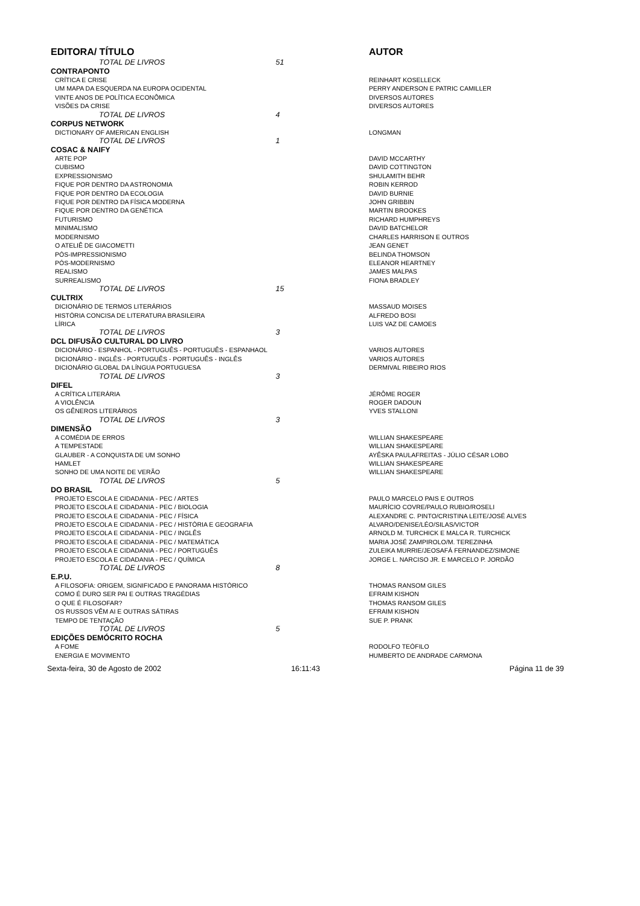| EDITORA/ TÍTULO | AUTOR |
| --- | --- |
| TOTAL DE LIVROS 51 | |
| CONTRAPONTO | |
| CRÍTICA E CRISE | REINHART KOSELLECK |
| UM MAPA DA ESQUERDA NA EUROPA OCIDENTAL | PERRY ANDERSON E PATRIC CAMILLER |
| VINTE ANOS DE POLÍTICA ECONÔMICA | DIVERSOS AUTORES |
| VISÕES DA CRISE | DIVERSOS AUTORES |
| TOTAL DE LIVROS 4 | |
| CORPUS NETWORK | |
| DICTIONARY OF AMERICAN ENGLISH | LONGMAN |
| TOTAL DE LIVROS 1 | |
| COSAC & NAIFY | |
| ARTE POP | DAVID MCCARTHY |
| CUBISMO | DAVID COTTINGTON |
| EXPRESSIONISMO | SHULAMITH BEHR |
| FIQUE POR DENTRO DA ASTRONOMIA | ROBIN KERROD |
| FIQUE POR DENTRO DA ECOLOGIA | DAVID BURNIE |
| FIQUE POR DENTRO DA FÍSICA MODERNA | JOHN GRIBBIN |
| FIQUE POR DENTRO DA GENÉTICA | MARTIN BROOKES |
| FUTURISMO | RICHARD HUMPHREYS |
| MINIMALISMO | DAVID BATCHELOR |
| MODERNISMO | CHARLES HARRISON E OUTROS |
| O ATELIÊ DE GIACOMETTI | JEAN GENET |
| PÓS-IMPRESSIONISMO | BELINDA THOMSON |
| PÓS-MODERNISMO | ELEANOR HEARTNEY |
| REALISMO | JAMES MALPAS |
| SURREALISMO | FIONA BRADLEY |
| TOTAL DE LIVROS 15 | |
| CULTRIX | |
| DICIONÁRIO DE TERMOS LITERÁRIOS | MASSAUD MOISES |
| HISTÓRIA CONCISA DE LITERATURA BRASILEIRA | ALFREDO BOSI |
| LÍRICA | LUIS VAZ DE CAMOES |
| TOTAL DE LIVROS 3 | |
| DCL DIFUSÃO CULTURAL DO LIVRO | |
| DICIONÁRIO - ESPANHOL - PORTUGUÊS - PORTUGUÊS - ESPANHAOL | VARIOS AUTORES |
| DICIONÁRIO - INGLÊS - PORTUGUÊS - PORTUGUÊS - INGLÊS | VARIOS AUTORES |
| DICIONÁRIO GLOBAL DA LÍNGUA PORTUGUESA | DERMIVAL RIBEIRO RIOS |
| TOTAL DE LIVROS 3 | |
| DIFEL | |
| A CRÍTICA LITERÁRIA | JÉRÔME ROGER |
| A VIOLÊNCIA | ROGER DADOUN |
| OS GÊNEROS LITERÁRIOS | YVES STALLONI |
| TOTAL DE LIVROS 3 | |
| DIMENSÃO | |
| A COMÉDIA DE ERROS | WILLIAN SHAKESPEARE |
| A TEMPESTADE | WILLIAN SHAKESPEARE |
| GLAUBER - A CONQUISTA DE UM SONHO | AYÊSKA PAULAFREITAS - JÚLIO CÉSAR LOBO |
| HAMLET | WILLIAN SHAKESPEARE |
| SONHO DE UMA NOITE DE VERÃO | WILLIAN SHAKESPEARE |
| TOTAL DE LIVROS 5 | |
| DO BRASIL | |
| PROJETO ESCOLA E CIDADANIA - PEC / ARTES | PAULO MARCELO PAIS E OUTROS |
| PROJETO ESCOLA E CIDADANIA - PEC / BIOLOGIA | MAURÍCIO COVRE/PAULO RUBIO/ROSELI |
| PROJETO ESCOLA E CIDADANIA - PEC / FÍSICA | ALEXANDRE C. PINTO/CRISTINA LEITE/JOSÉ ALVES |
| PROJETO ESCOLA E CIDADANIA - PEC / HISTÓRIA E GEOGRAFIA | ALVARO/DENISE/LÉO/SILAS/VICTOR |
| PROJETO ESCOLA E CIDADANIA - PEC / INGLÊS | ARNOLD M. TURCHICK E MALCA R. TURCHICK |
| PROJETO ESCOLA E CIDADANIA - PEC / MATEMÁTICA | MARIA JOSÉ ZAMPIROLO/M. TEREZINHA |
| PROJETO ESCOLA E CIDADANIA - PEC / PORTUGUÊS | ZULEIKA MURRIE/JEOSAFÁ FERNANDEZ/SIMONE |
| PROJETO ESCOLA E CIDADANIA - PEC / QUÍMICA | JORGE L. NARCISO JR. E MARCELO P. JORDÃO |
| TOTAL DE LIVROS 8 | |
| E.P.U. | |
| A FILOSOFIA: ORIGEM, SIGNIFICADO E PANORAMA HISTÓRICO | THOMAS RANSOM GILES |
| COMO É DURO SER PAI E OUTRAS TRAGÉDIAS | EFRAIM KISHON |
| O QUE É FILOSOFAR? | THOMAS RANSOM GILES |
| OS RUSSOS VÊM AI E OUTRAS SÁTIRAS | EFRAIM KISHON |
| TEMPO DE TENTAÇÃO | SUE P. PRANK |
| TOTAL DE LIVROS 5 | |
| EDIÇÕES DEMÓCRITO ROCHA | |
| A FOME | RODOLFO TEÓFILO |
| ENERGIA E MOVIMENTO | HUMBERTO DE ANDRADE CARMONA |
Sexta-feira, 30 de Agosto de 2002
16:11:43 Página 11 de 39